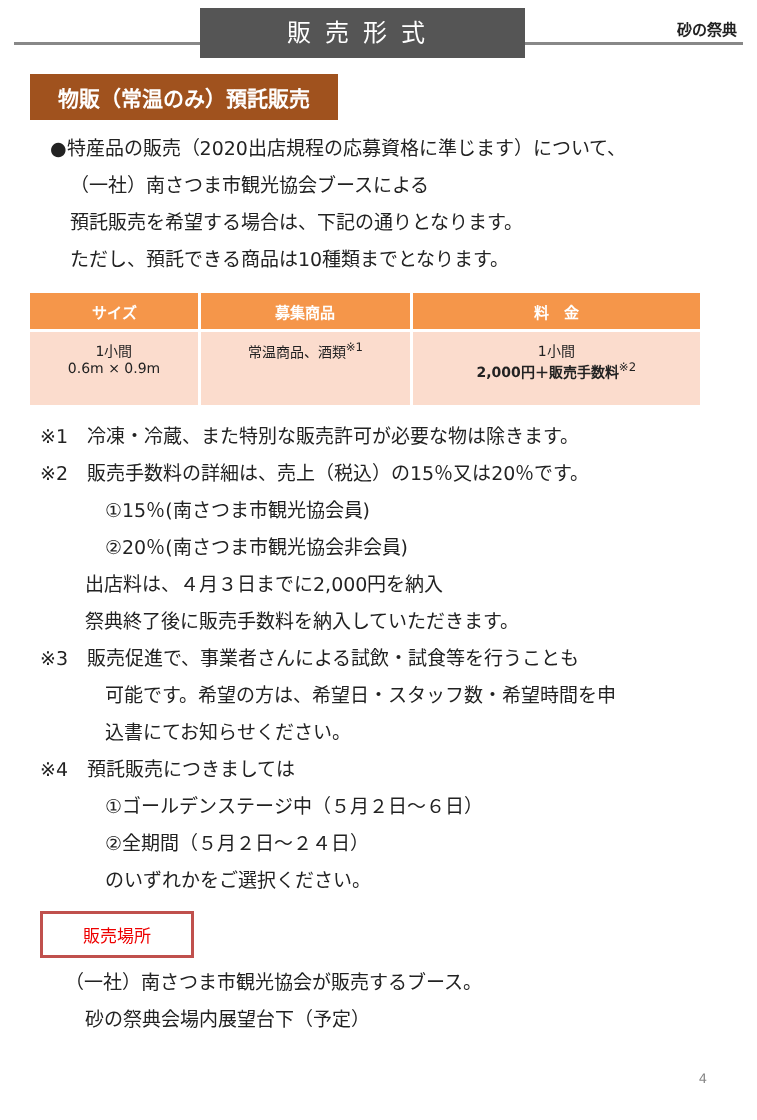販売形式
砂の祭典
物販（常温のみ）預託販売
●特産品の販売（2020出店規程の応募資格に準じます）について、
（一社）南さつま市観光協会ブースによる
預託販売を希望する場合は、下記の通りとなります。
ただし、預託できる商品は10種類までとなります。
| サイズ | 募集商品 | 料 金 |
| --- | --- | --- |
| 1小間 0.6m × 0.9m | 常温商品、酒類<sup>※1</sup> | 1小間 2,000円＋販売手数料<sup>※2</sup> |
※1　冷凍・冷蔵、また特別な販売許可が必要な物は除きます。
※2　販売手数料の詳細は、売上（税込）の15％又は20％です。
①15％(南さつま市観光協会員)
②20％(南さつま市観光協会非会員)
出店料は、４月３日までに2,000円を納入
祭典終了後に販売手数料を納入していただきます。
※3　販売促進で、事業者さんによる試飲・試食等を行うことも
可能です。希望の方は、希望日・スタッフ数・希望時間を申
込書にてお知らせください。
※4　預託販売につきましては
①ゴールデンステージ中（５月２日～６日）
②全期間（５月２日～２４日）
のいずれかをご選択ください。
販売場所
（一社）南さつま市観光協会が販売するブース。
砂の祭典会場内展望台下（予定）
4